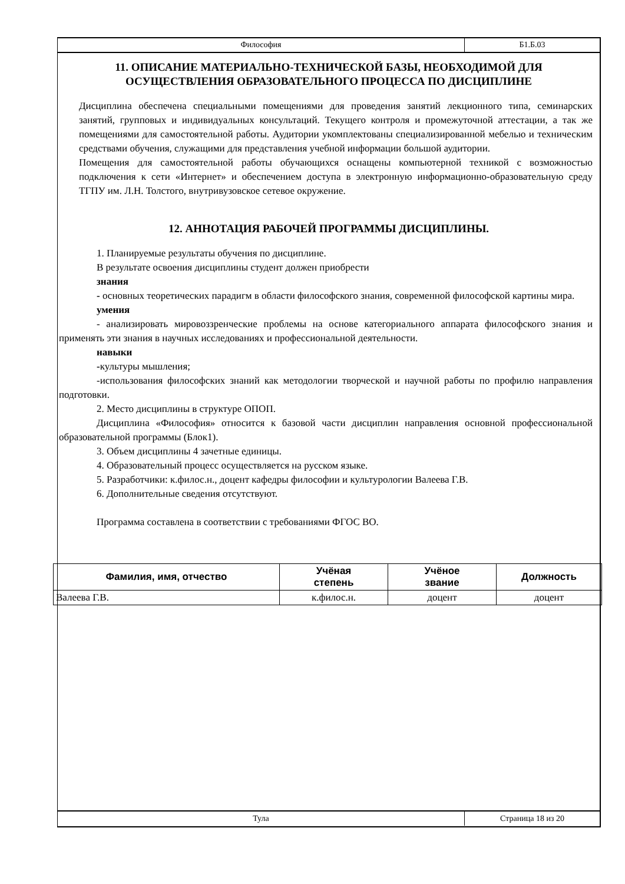Философия Б1.Б.03
11. ОПИСАНИЕ МАТЕРИАЛЬНО-ТЕХНИЧЕСКОЙ БАЗЫ, НЕОБХОДИМОЙ ДЛЯ ОСУЩЕСТВЛЕНИЯ ОБРАЗОВАТЕЛЬНОГО ПРОЦЕССА ПО ДИСЦИПЛИНЕ
Дисциплина обеспечена специальными помещениями для проведения занятий лекционного типа, семинарских занятий, групповых и индивидуальных консультаций. Текущего контроля и промежуточной аттестации, а так же помещениями для самостоятельной работы. Аудитории укомплектованы специализированной мебелью и техническим средствами обучения, служащими для представления учебной информации большой аудитории.
Помещения для самостоятельной работы обучающихся оснащены компьютерной техникой с возможностью подключения к сети «Интернет» и обеспечением доступа в электронную информационно-образовательную среду ТГПУ им. Л.Н. Толстого, внутривузовское сетевое окружение.
12. АННОТАЦИЯ РАБОЧЕЙ ПРОГРАММЫ ДИСЦИПЛИНЫ.
1. Планируемые результаты обучения по дисциплине.
В результате освоения дисциплины студент должен приобрести
знания
- основных теоретических парадигм в области философского знания, современной философской картины мира.
умения
- анализировать мировоззренческие проблемы на основе категориального аппарата философского знания и применять эти знания в научных исследованиях и профессиональной деятельности.
навыки
-культуры мышления;
-использования философских знаний как методологии творческой и научной работы по профилю направления подготовки.
2. Место дисциплины в структуре ОПОП.
Дисциплина «Философия» относится к базовой части дисциплин направления основной профессиональной образовательной программы (Блок1).
3. Объем дисциплины 4 зачетные единицы.
4. Образовательный процесс осуществляется на русском языке.
5. Разработчики: к.филос.н., доцент кафедры философии и культурологии Валеева Г.В.
6. Дополнительные сведения отсутствуют.
Программа составлена в соответствии с требованиями ФГОС ВО.
| Фамилия, имя, отчество | Учёная степень | Учёное звание | Должность |
| --- | --- | --- | --- |
| Валеева Г.В. | к.филос.н. | доцент | доцент |
Тула Страница 18 из 20